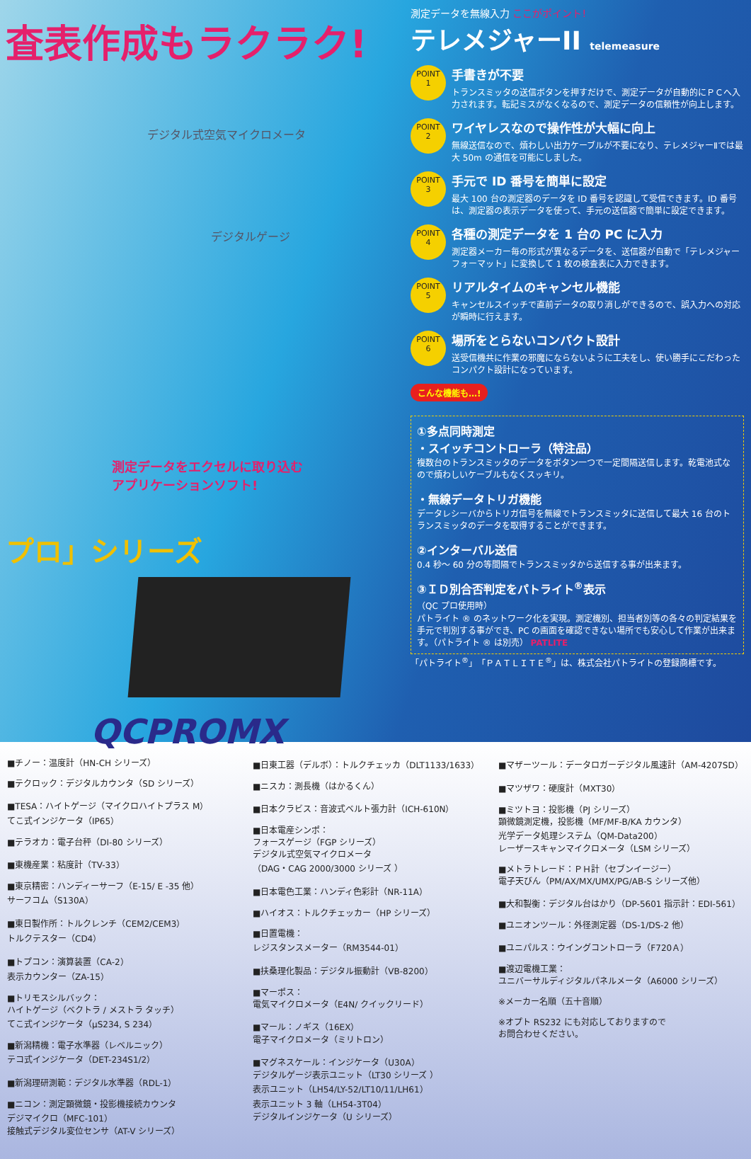査表作成もラクラク!
デジタル式空気マイクロメータ
デジタルゲージ
測定データをエクセルに取り込む
アプリケーションソフト!
プロ」シリーズ
QCPROMX
測定データを無線入力 ここがポイント!
テレメジャーII telemeasure
POINT
1
手書きが不要
トランスミッタの送信ボタンを押すだけで、測定データが自動的にＰＣへ入力されます。転記ミスがなくなるので、測定データの信頼性が向上します。
POINT
2
ワイヤレスなので操作性が大幅に向上
無線送信なので、煩わしい出力ケーブルが不要になり、テレメジャーⅡでは最大 50m の通信を可能にしました。
POINT
3
手元で ID 番号を簡単に設定
最大 100 台の測定器のデータを ID 番号を認識して受信できます。ID 番号は、測定器の表示データを使って、手元の送信器で簡単に設定できます。
POINT
4
各種の測定データを 1 台の PC に入力
測定器メーカー毎の形式が異なるデータを、送信器が自動で「テレメジャーフォーマット」に変換して 1 枚の検査表に入力できます。
POINT
5
リアルタイムのキャンセル機能
キャンセルスイッチで直前データの取り消しができるので、誤入力への対応が瞬時に行えます。
POINT
6
場所をとらないコンパクト設計
送受信機共に作業の邪魔にならないように工夫をし、使い勝手にこだわったコンパクト設計になっています。
こんな機能も…!
①多点同時測定
・スイッチコントローラ（特注品）
複数台のトランスミッタのデータをボタン一つで一定間隔送信します。乾電池式なので煩わしいケーブルもなくスッキリ。
・無線データトリガ機能
データレシーバからトリガ信号を無線でトランスミッタに送信して最大 16 台のトランスミッタのデータを取得することができます。
②インターバル送信
0.4 秒～ 60 分の等間隔でトランスミッタから送信する事が出来ます。
③ＩＤ別合否判定をパトライト<sup>®</sup>表示
（QC プロ使用時）
パトライト ® のネットワーク化を実現。測定機別、担当者別等の各々の判定結果を手元で判別する事ができ、PC の画面を確認できない場所でも安心して作業が出来ます。（パトライト ® は別売） PATLITE
「パトライト<sup>®</sup>」「ＰＡＴＬＩＴＥ<sup>®</sup>」は、株式会社パトライトの登録商標です。
■チノー：温度計（HN-CH シリーズ）
■テクロック：デジタルカウンタ（SD シリーズ）
■TESA：ハイトゲージ（マイクロハイトプラス M）
てこ式インジケータ（IP65）
■テラオカ：電子台秤（DI-80 シリーズ）
■東機産業：粘度計（TV-33）
■東京精密：ハンディーサーフ（E-15/ E -35 他）
サーフコム（S130A）
■東日製作所：トルクレンチ（CEM2/CEM3）
トルクテスター（CD4）
■トプコン：演算装置（CA-2）
表示カウンター（ZA-15）
■トリモスシルバック：
ハイトゲージ（ベクトラ / メストラ タッチ）
てこ式インジケータ（μS234, S 234）
■新潟精機：電子水準器（レベルニック）
テコ式インジケータ（DET-234S1/2）
■新潟理研測範：デジタル水準器（RDL-1）
■ニコン：測定顕微鏡・投影機接続カウンタ
デジマイクロ（MFC-101）
接触式デジタル変位センサ（AT-V シリーズ）
■日東工器（デルボ）：トルクチェッカ（DLT1133/1633）
■ニスカ：測長機（はかるくん）
■日本クラビス：音波式ベルト張力計（ICH-610N）
■日本電産シンポ：
フォースゲージ（FGP シリーズ）
デジタル式空気マイクロメータ
（DAG・CAG 2000/3000 シリーズ ）
■日本電色工業：ハンディ色彩計（NR-11A）
■ハイオス：トルクチェッカー（HP シリーズ）
■日置電機：
レジスタンスメーター（RM3544-01）
■扶桑理化製品：デジタル振動計（VB-8200）
■マーポス：
電気マイクロメータ（E4N/ クイックリード）
■マール：ノギス（16EX）
電子マイクロメータ（ミリトロン）
■マグネスケール：インジケータ（U30A）
デジタルゲージ表示ユニット（LT30 シリーズ ）
表示ユニット（LH54/LY-52/LT10/11/LH61）
表示ユニット 3 軸（LH54-3T04）
デジタルインジケータ（U シリーズ）
■マザーツール：データロガーデジタル風速計（AM-4207SD）
■マツザワ：硬度計（MXT30）
■ミツトヨ：投影機（PJ シリーズ）
顕微鏡測定機，投影機（MF/MF-B/KA カウンタ）
光学データ処理システム（QM-Data200）
レーザースキャンマイクロメータ（LSM シリーズ）
■メトラトレード：ＰＨ計（セブンイージー）
電子天びん（PM/AX/MX/UMX/PG/AB-S シリーズ他）
■大和製衡：デジタル台はかり（DP-5601 指示計：EDI-561）
■ユニオンツール：外径測定器（DS-1/DS-2 他）
■ユニパルス：ウイングコントローラ（F720Ａ）
■渡辺電機工業：
ユニバーサルディジタルパネルメータ（A6000 シリーズ）
※メーカー名順（五十音順）
※オプト RS232 にも対応しておりますので
お問合わせください。